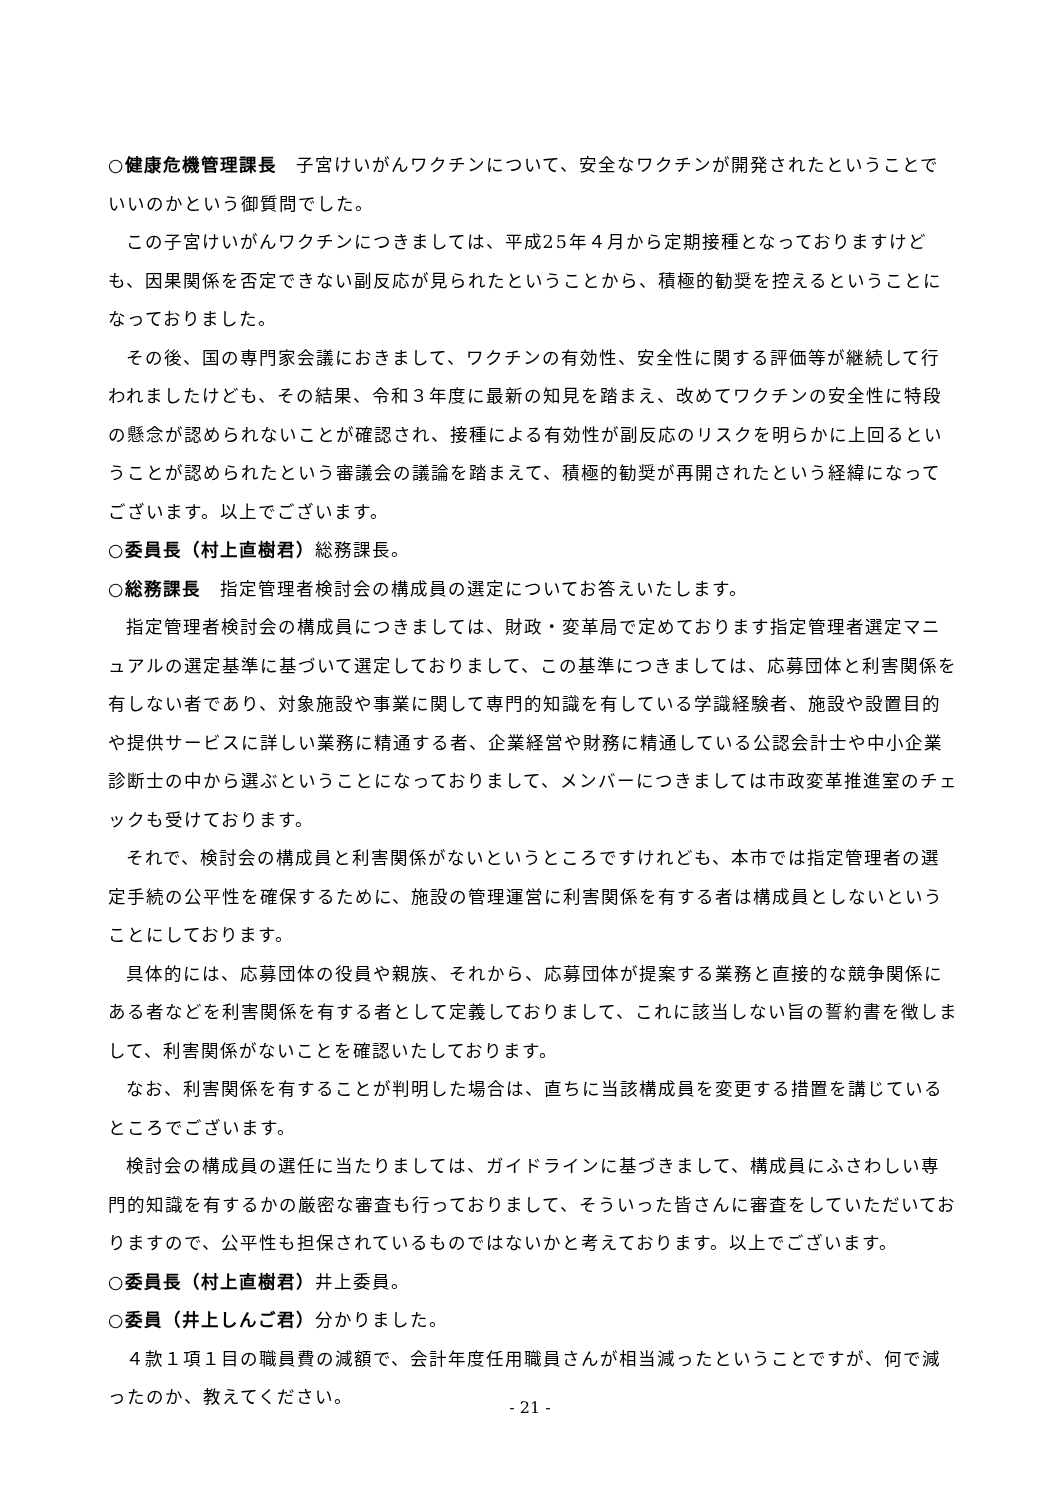○健康危機管理課長　子宮けいがんワクチンについて、安全なワクチンが開発されたということでいいのかという御質問でした。
この子宮けいがんワクチンにつきましては、平成25年４月から定期接種となっておりますけども、因果関係を否定できない副反応が見られたということから、積極的勧奨を控えるということになっておりました。
その後、国の専門家会議におきまして、ワクチンの有効性、安全性に関する評価等が継続して行われましたけども、その結果、令和３年度に最新の知見を踏まえ、改めてワクチンの安全性に特段の懸念が認められないことが確認され、接種による有効性が副反応のリスクを明らかに上回るということが認められたという審議会の議論を踏まえて、積極的勧奨が再開されたという経緯になってございます。以上でございます。
○委員長（村上直樹君）総務課長。
○総務課長　指定管理者検討会の構成員の選定についてお答えいたします。
指定管理者検討会の構成員につきましては、財政・変革局で定めております指定管理者選定マニュアルの選定基準に基づいて選定しておりまして、この基準につきましては、応募団体と利害関係を有しない者であり、対象施設や事業に関して専門的知識を有している学識経験者、施設や設置目的や提供サービスに詳しい業務に精通する者、企業経営や財務に精通している公認会計士や中小企業診断士の中から選ぶということになっておりまして、メンバーにつきましては市政変革推進室のチェックも受けております。
それで、検討会の構成員と利害関係がないというところですけれども、本市では指定管理者の選定手続の公平性を確保するために、施設の管理運営に利害関係を有する者は構成員としないということにしております。
具体的には、応募団体の役員や親族、それから、応募団体が提案する業務と直接的な競争関係にある者などを利害関係を有する者として定義しておりまして、これに該当しない旨の誓約書を徴しまして、利害関係がないことを確認いたしております。
なお、利害関係を有することが判明した場合は、直ちに当該構成員を変更する措置を講じているところでございます。
検討会の構成員の選任に当たりましては、ガイドラインに基づきまして、構成員にふさわしい専門的知識を有するかの厳密な審査も行っておりまして、そういった皆さんに審査をしていただいておりますので、公平性も担保されているものではないかと考えております。以上でございます。
○委員長（村上直樹君）井上委員。
○委員（井上しんご君）分かりました。
４款１項１目の職員費の減額で、会計年度任用職員さんが相当減ったということですが、何で減ったのか、教えてください。
- 21 -